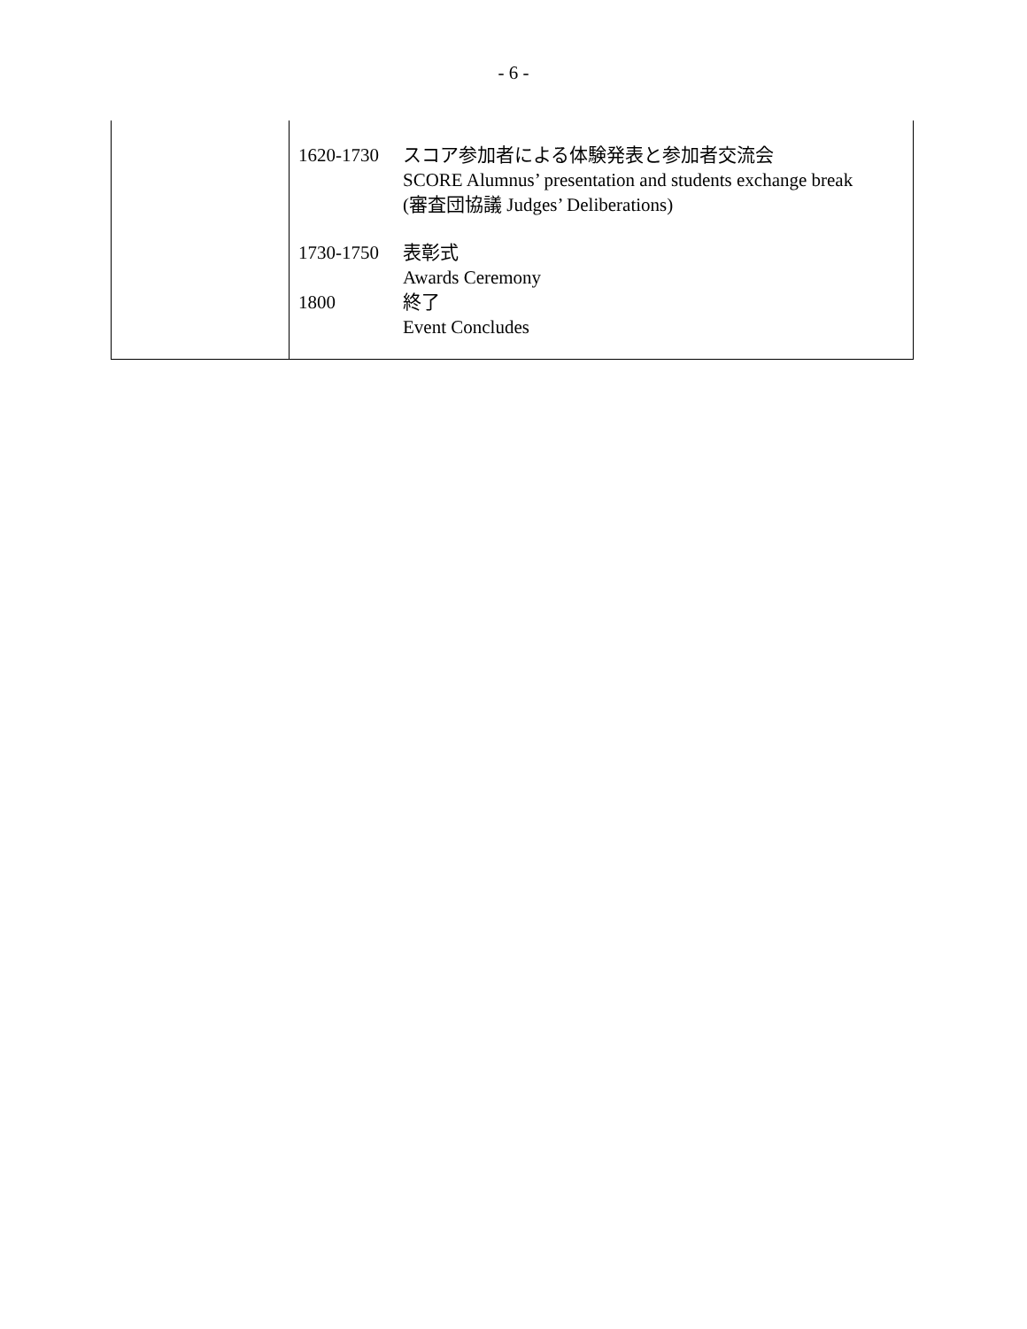- 6 -
| | 1620-1730 スコア参加者による体験発表と参加者交流会 SCORE Alumnus’ presentation and students exchange break (審査団協議 Judges’ Deliberations) 1730-1750 表彰式 Awards Ceremony 1800 終了 Event Concludes |